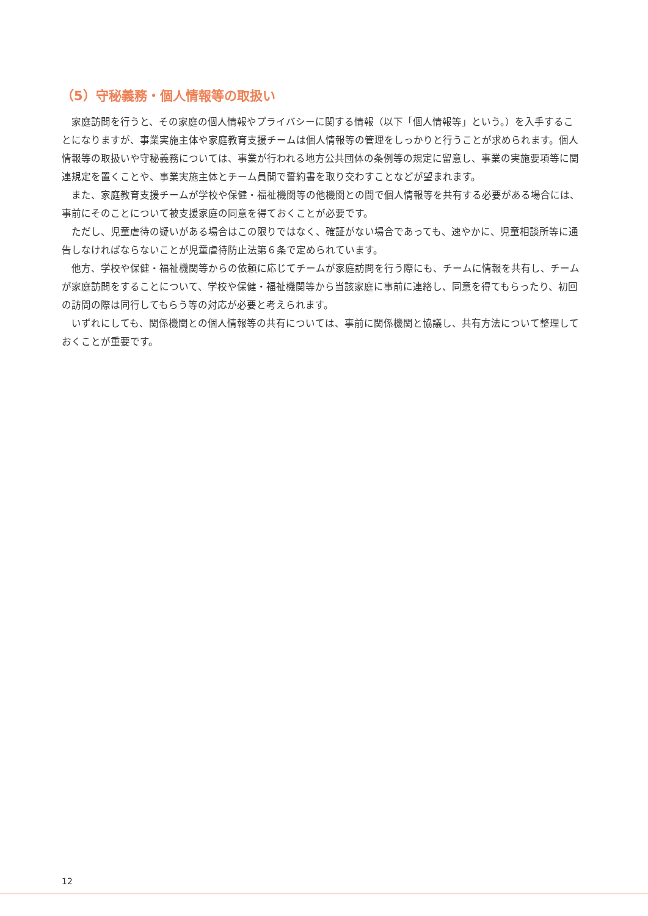（5）守秘義務・個人情報等の取扱い
家庭訪問を行うと、その家庭の個人情報やプライバシーに関する情報（以下「個人情報等」という。）を入手することになりますが、事業実施主体や家庭教育支援チームは個人情報等の管理をしっかりと行うことが求められます。個人情報等の取扱いや守秘義務については、事業が行われる地方公共団体の条例等の規定に留意し、事業の実施要項等に関連規定を置くことや、事業実施主体とチーム員間で誓約書を取り交わすことなどが望まれます。
また、家庭教育支援チームが学校や保健・福祉機関等の他機関との間で個人情報等を共有する必要がある場合には、事前にそのことについて被支援家庭の同意を得ておくことが必要です。
ただし、児童虐待の疑いがある場合はこの限りではなく、確証がない場合であっても、速やかに、児童相談所等に通告しなければならないことが児童虐待防止法第６条で定められています。
他方、学校や保健・福祉機関等からの依頼に応じてチームが家庭訪問を行う際にも、チームに情報を共有し、チームが家庭訪問をすることについて、学校や保健・福祉機関等から当該家庭に事前に連絡し、同意を得てもらったり、初回の訪問の際は同行してもらう等の対応が必要と考えられます。
いずれにしても、関係機関との個人情報等の共有については、事前に関係機関と協議し、共有方法について整理しておくことが重要です。
12